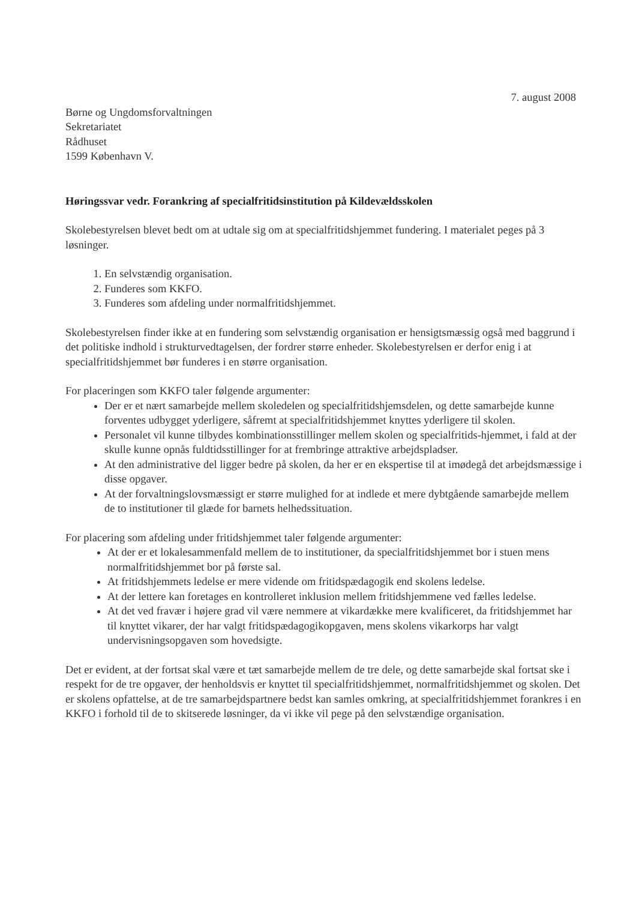7. august 2008
Børne og Ungdomsforvaltningen
Sekretariatet
Rådhuset
1599 København V.
Høringssvar vedr. Forankring af specialfritidsinstitution på Kildevældsskolen
Skolebestyrelsen blevet bedt om at udtale sig om at specialfritidshjemmet fundering. I materialet peges på 3 løsninger.
1. En selvstændig organisation.
2. Funderes som KKFO.
3. Funderes som afdeling under normalfritidshjemmet.
Skolebestyrelsen finder ikke at en fundering som selvstændig organisation er hensigtsmæssig også med baggrund i det politiske indhold i strukturvedtagelsen, der fordrer større enheder. Skolebestyrelsen er derfor enig i at specialfritidshjemmet bør funderes i en større organisation.
For placeringen som KKFO taler følgende argumenter:
Der er et nært samarbejde mellem skoledelen og specialfritidshjemsdelen, og dette samarbejde kunne forventes udbygget yderligere, såfremt at specialfritidshjemmet knyttes yderligere til skolen.
Personalet vil kunne tilbydes kombinationsstillinger mellem skolen og specialfritids-hjemmet, i fald at der skulle kunne opnås fuldtidsstillinger for at frembringe attraktive arbejdspladser.
At den administrative del ligger bedre på skolen, da her er en ekspertise til at imødegå det arbejdsmæssige i disse opgaver.
At der forvaltningslovsmæssigt er større mulighed for at indlede et mere dybtgående samarbejde mellem de to institutioner til glæde for barnets helhedssituation.
For placering som afdeling under fritidshjemmet taler følgende argumenter:
At der er et lokalesammenfald mellem de to institutioner, da specialfritidshjemmet bor i stuen mens normalfritidshjemmet bor på første sal.
At fritidshjemmets ledelse er mere vidende om fritidspædagogik end skolens ledelse.
At der lettere kan foretages en kontrolleret inklusion mellem fritidshjemmene ved fælles ledelse.
At det ved fravær i højere grad vil være nemmere at vikardække mere kvalificeret, da fritidshjemmet har til knyttet vikarer, der har valgt fritidspædagogikopgaven, mens skolens vikarkorps har valgt undervisningsopgaven som hovedsigte.
Det er evident, at der fortsat skal være et tæt samarbejde mellem de tre dele, og dette samarbejde skal fortsat ske i respekt for de tre opgaver, der henholdsvis er knyttet til specialfritidshjemmet, normalfritidshjemmet og skolen. Det er skolens opfattelse, at de tre samarbejdspartnere bedst kan samles omkring, at specialfritidshjemmet forankres i en KKFO i forhold til de to skitserede løsninger, da vi ikke vil pege på den selvstændige organisation.